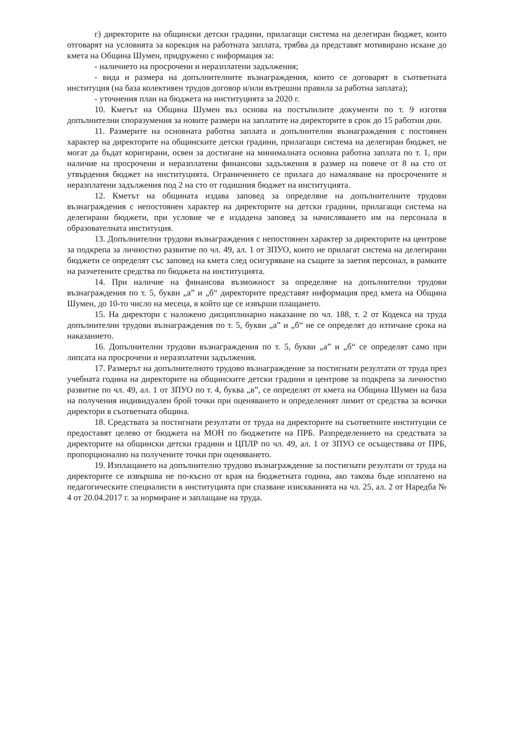г) директорите на общински детски градини, прилагащи система на делегиран бюджет, които отговарят на условията за корекция на работната заплата, трябва да представят мотивирано искане до кмета на Община Шумен, придружено с информация за:
- наличието на просрочени и неразплатени задължения;
- вида и размера на допълнителните възнаграждения, които се договарят в съответната институция (на база колективен трудов договор и/или вътрешни правила за работна заплата);
- уточнения план на бюджета на институцията за 2020 г.
10. Кметът на Община Шумен въз основа на постъпилите документи по т. 9 изготвя допълнителни споразумения за новите размери на заплатите на директорите в срок до 15 работни дни.
11. Размерите на основната работна заплата и допълнителни възнаграждения с постоянен характер на директорите на общинските детски градини, прилагащи система на делегиран бюджет, не могат да бъдат коригирани, освен за достигане на минималната основна работна заплата по т. 1, при наличие на просрочени и неразплатени финансови задължения в размер на повече от 8 на сто от утвърдения бюджет на институцията. Ограничението се прилага до намаляване на просрочените и неразплатени задължения под 2 на сто от годишния бюджет на институцията.
12. Кметът на общината издава заповед за определяне на допълнителните трудови възнаграждения с непостоянен характер на директорите на детски градини, прилагащи система на делегирани бюджети, при условие че е издадена заповед за начисляването им на персонала в образователната институция.
13. Допълнителни трудови възнаграждения с непостоянен характер за директорите на центрове за подкрепа за личностно развитие по чл. 49, ал. 1 от ЗПУО, които не прилагат система на делегирани бюджети се определят със заповед на кмета след осигуряване на същите за заетия персонал, в рамките на разчетените средства по бюджета на институцията.
14. При наличие на финансова възможност за определяне на допълнителни трудови възнаграждения по т. 5, букви „а” и „б“ директорите представят информация пред кмета на Община Шумен, до 10-то число на месеца, в който ще се извърши плащането.
15. На директори с наложено дисциплинарно наказание по чл. 188, т. 2 от Кодекса на труда допълнителни трудови възнаграждения по т. 5, букви „а” и „б“ не се определят до изтичане срока на наказанието.
16. Допълнителни трудови възнаграждения по т. 5, букви „а” и „б“ се определят само при липсата на просрочени и неразплатени задължения.
17. Размерът на допълнителното трудово възнаграждение за постигнати резултати от труда през учебната година на директорите на общинските детски градини и центрове за подкрепа за личностно развитие по чл. 49, ал. 1 от ЗПУО по т. 4, буква „в”, се определят от кмета на Община Шумен на база на получения индивидуален брой точки при оценяването и определеният лимит от средства за всички директори в съответната община.
18. Средствата за постигнати резултати от труда на директорите на съответните институции се предоставят целево от бюджета на МОН по бюджетите на ПРБ. Разпределението на средствата за директорите на общински детски градини и ЦПЛР по чл. 49, ал. 1 от ЗПУО се осъществява от ПРБ, пропорционално на получените точки при оценяването.
19. Изплащането на допълнително трудово възнаграждение за постигнати резултати от труда на директорите се извършва не по-късно от края на бюджетната година, ако такова бъде изплатено на педагогическите специалисти в институцията при спазване изискванията на чл. 25, ал. 2 от Наредба № 4 от 20.04.2017 г. за нормиране и заплащане на труда.